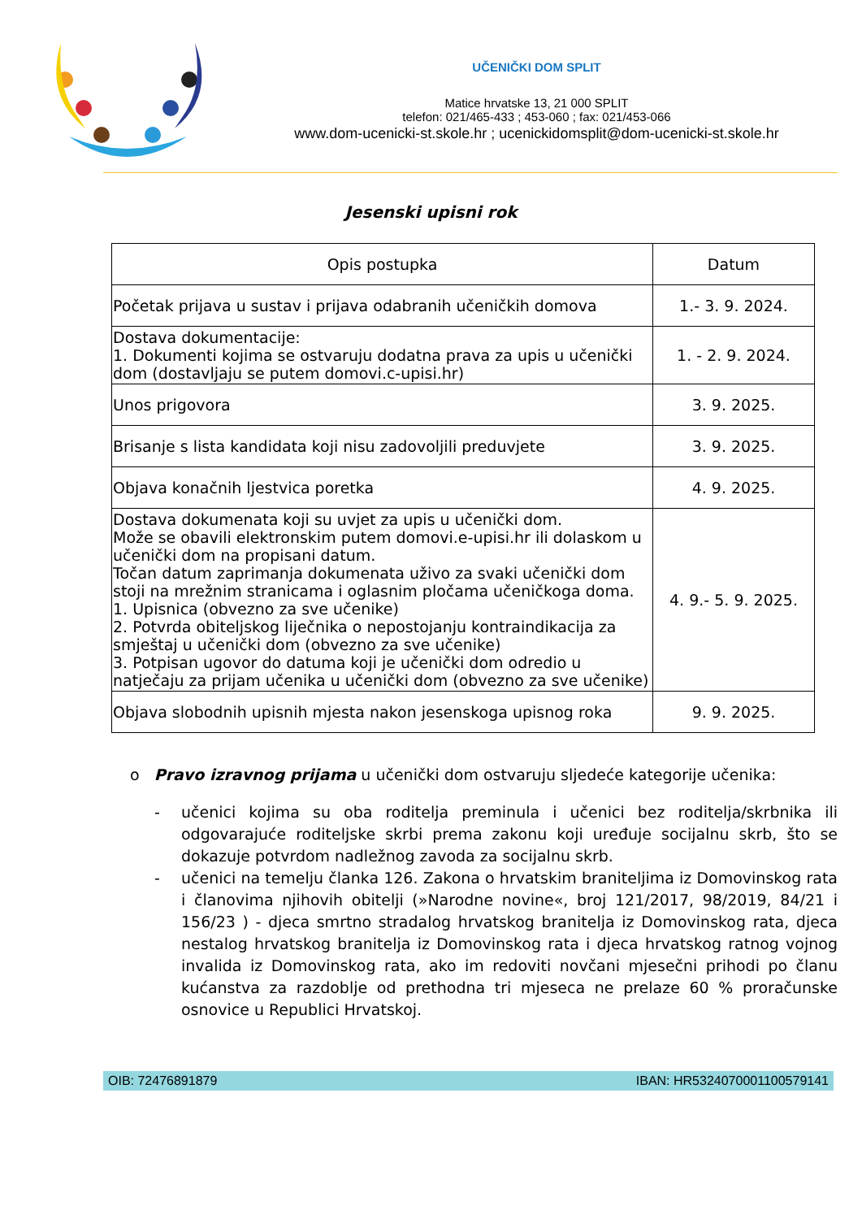UČENIČKI DOM SPLIT
Matice hrvatske 13, 21 000 SPLIT
telefon: 021/465-433 ; 453-060 ; fax: 021/453-066
www.dom-ucenicki-st.skole.hr ; ucenickidomsplit@dom-ucenicki-st.skole.hr
Jesenski upisni rok
| Opis postupka | Datum |
| --- | --- |
| Početak prijava u sustav i prijava odabranih učeničkih domova | 1.- 3. 9. 2024. |
| Dostava dokumentacije: 1. Dokumenti kojima se ostvaruju dodatna prava za upis u učenički dom (dostavljaju se putem domovi.c-upisi.hr) | 1. - 2. 9. 2024. |
| Unos prigovora | 3. 9. 2025. |
| Brisanje s lista kandidata koji nisu zadovoljili preduvjete | 3. 9. 2025. |
| Objava konačnih ljestvica poretka | 4. 9. 2025. |
| Dostava dokumenata koji su uvjet za upis u učenički dom. Može se obavili elektronskim putem domovi.e-upisi.hr ili dolaskom u učenički dom na propisani datum. Točan datum zaprimanja dokumenata uživo za svaki učenički dom stoji na mrežnim stranicama i oglasnim pločama učeničkoga doma. 1. Upisnica (obvezno za sve učenike) 2. Potvrda obiteljskog liječnika o nepostojanju kontraindikacija za smještaj u učenički dom (obvezno za sve učenike) 3. Potpisan ugovor do datuma koji je učenički dom odredio u natječaju za prijam učenika u učenički dom (obvezno za sve učenike) | 4. 9.- 5. 9. 2025. |
| Objava slobodnih upisnih mjesta nakon jesenskoga upisnog roka | 9. 9. 2025. |
o Pravo izravnog prijama u učenički dom ostvaruju sljedeće kategorije učenika:
- učenici kojima su oba roditelja preminula i učenici bez roditelja/skrbnika ili odgovarajuće roditeljske skrbi prema zakonu koji uređuje socijalnu skrb, što se dokazuje potvrdom nadležnog zavoda za socijalnu skrb.
- učenici na temelju članka 126. Zakona o hrvatskim braniteljima iz Domovinskog rata i članovima njihovih obitelji (»Narodne novine«, broj 121/2017, 98/2019, 84/21 i 156/23 ) - djeca smrtno stradalog hrvatskog branitelja iz Domovinskog rata, djeca nestalog hrvatskog branitelja iz Domovinskog rata i djeca hrvatskog ratnog vojnog invalida iz Domovinskog rata, ako im redoviti novčani mjesečni prihodi po članu kućanstva za razdoblje od prethodna tri mjeseca ne prelaze 60 % proračunske osnovice u Republici Hrvatskoj.
OIB: 72476891879 IBAN: HR5324070001100579141